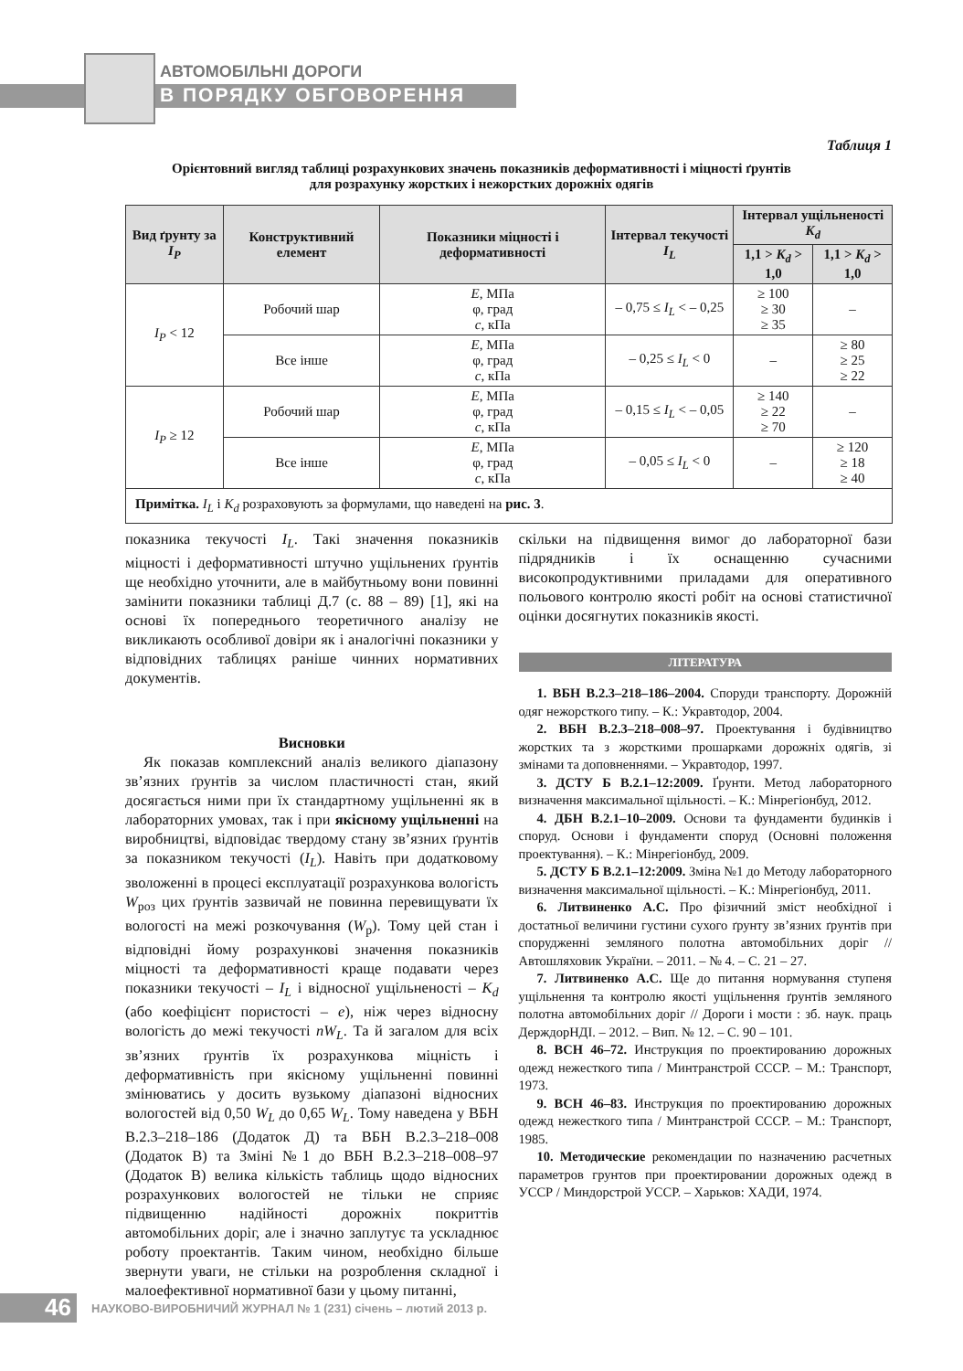АВТОМОБІЛЬНІ ДОРОГИ
В ПОРЯДКУ ОБГОВОРЕННЯ
Таблиця 1
Орієнтовний вигляд таблиці розрахункових значень показників деформативності і міцності ґрунтів
для розрахунку жорстких і нежорстких дорожніх одягів
| Вид ґрунту за I<sub>P</sub> | Конструктивний елемент | Показники міцності і деформативності | Інтервал текучості I<sub>L</sub> | Інтервал ущільненості K<sub>d</sub> | |
| --- | --- | --- | --- | --- | --- |
| | | | | 1,1 > K<sub>d</sub> > 1,0 | 1,1 > K<sub>d</sub> > 1,0 |
| I<sub>P</sub> < 12 | Робочий шар | E , МПа φ, град c , кПа | – 0,75 ≤ I<sub>L</sub> < – 0,25 | ≥ 100 ≥ 30 ≥ 35 | – |
| | Все інше | E , МПа φ, град c , кПа | – 0,25 ≤ I<sub>L</sub> < 0 | – | ≥ 80 ≥ 25 ≥ 22 |
| I<sub>P</sub> ≥ 12 | Робочий шар | E , МПа φ, град c , кПа | – 0,15 ≤ I<sub>L</sub> < – 0,05 | ≥ 140 ≥ 22 ≥ 70 | – |
| | Все інше | E , МПа φ, град c , кПа | – 0,05 ≤ I<sub>L</sub> < 0 | – | ≥ 120 ≥ 18 ≥ 40 |
| Примітка. I<sub>L</sub> і K<sub>d</sub> розраховують за формулами, що наведені на рис. 3 . | | | | | |
показника текучості I<sub>L</sub>. Такі значення показників міцності і деформативності штучно ущільнених ґрунтів ще необхідно уточнити, але в майбутньому вони повинні замінити показники таблиці Д.7 (с. 88 – 89) [1], які на основі їх попереднього теоретичного аналізу не викликають особливої довіри як і аналогічні показники у відповідних таблицях раніше чинних нормативних документів.
Висновки
Як показав комплексний аналіз великого діапазону зв’язних ґрунтів за числом пластичності стан, який досягається ними при їх стандартному ущільненні як в лабораторних умовах, так і при якісному ущільненні на виробництві, відповідає твердому стану зв’язних ґрунтів за показником текучості (I<sub>L</sub>). Навіть при додатковому зволоженні в процесі експлуатації розрахункова вологість W<sub>роз</sub> цих ґрунтів зазвичай не повинна перевищувати їх вологості на межі розкочування (W<sub>р</sub>). Тому цей стан і відповідні йому розрахункові значення показників міцності та деформативності краще подавати через показники текучості – I<sub>L</sub> і відносної ущільненості – K<sub>d</sub> (або коефіцієнт пористості – e), ніж через відносну вологість до межі текучості nW<sub>L</sub>. Та й загалом для всіх зв’язних ґрунтів їх розрахункова міцність і деформативність при якісному ущільненні повинні змінюватись у досить вузькому діапазоні відносних вологостей від 0,50 W<sub>L</sub> до 0,65 W<sub>L</sub>. Тому наведена у ВБН В.2.3–218–186 (Додаток Д) та ВБН В.2.3–218–008 (Додаток В) та Зміні №1 до ВБН В.2.3–218–008–97 (Додаток В) велика кількість таблиць щодо відносних розрахункових вологостей не тільки не сприяє підвищенню надійності дорожніх покриттів автомобільних доріг, але і значно заплутує та ускладнює роботу проектантів. Таким чином, необхідно більше звернути уваги, не стільки на розроблення складної і малоефективної нормативної бази у цьому питанні,
скільки на підвищення вимог до лабораторної бази підрядників і їх оснащенню сучасними високопродуктивними приладами для оперативного польового контролю якості робіт на основі статистичної оцінки досягнутих показників якості.
ЛІТЕРАТУРА
1. ВБН В.2.3–218–186–2004. Споруди транспорту. Дорожній одяг нежорсткого типу. – К.: Укравтодор, 2004.
2. ВБН В.2.3–218–008–97. Проектування і будівництво жорстких та з жорсткими прошарками дорожніх одягів, зі змінами та доповненнями. – Укравтодор, 1997.
3. ДСТУ Б В.2.1–12:2009. Ґрунти. Метод лабораторного визначення максимальної щільності. – К.: Мінрегіонбуд, 2012.
4. ДБН В.2.1–10–2009. Основи та фундаменти будинків і споруд. Основи і фундаменти споруд (Основні положення проектування). – К.: Мінрегіонбуд, 2009.
5. ДСТУ Б В.2.1–12:2009. Зміна №1 до Методу лабораторного визначення максимальної щільності. – К.: Мінрегіонбуд, 2011.
6. Литвиненко А.С. Про фізичний зміст необхідної і достатньої величини густини сухого ґрунту зв’язних ґрунтів при спорудженні земляного полотна автомобільних доріг // Автошляховик України. – 2011. – № 4. – С. 21 – 27.
7. Литвиненко А.С. Ще до питання нормування ступеня ущільнення та контролю якості ущільнення ґрунтів земляного полотна автомобільних доріг // Дороги і мости : зб. наук. праць ДерждорНДІ. – 2012. – Вип. № 12. – С. 90 – 101.
8. ВСН 46–72. Инструкция по проектированию дорожных одежд нежесткого типа / Минтранстрой СССР. – М.: Транспорт, 1973.
9. ВСН 46–83. Инструкция по проектированию дорожных одежд нежесткого типа / Минтранстрой СССР. – М.: Транспорт, 1985.
10. Методические рекомендации по назначению расчетных параметров грунтов при проектировании дорожных одежд в УССР / Миндорстрой УССР. – Харьков: ХАДИ, 1974.
46
НАУКОВО-ВИРОБНИЧИЙ ЖУРНАЛ № 1 (231) січень – лютий 2013 р.